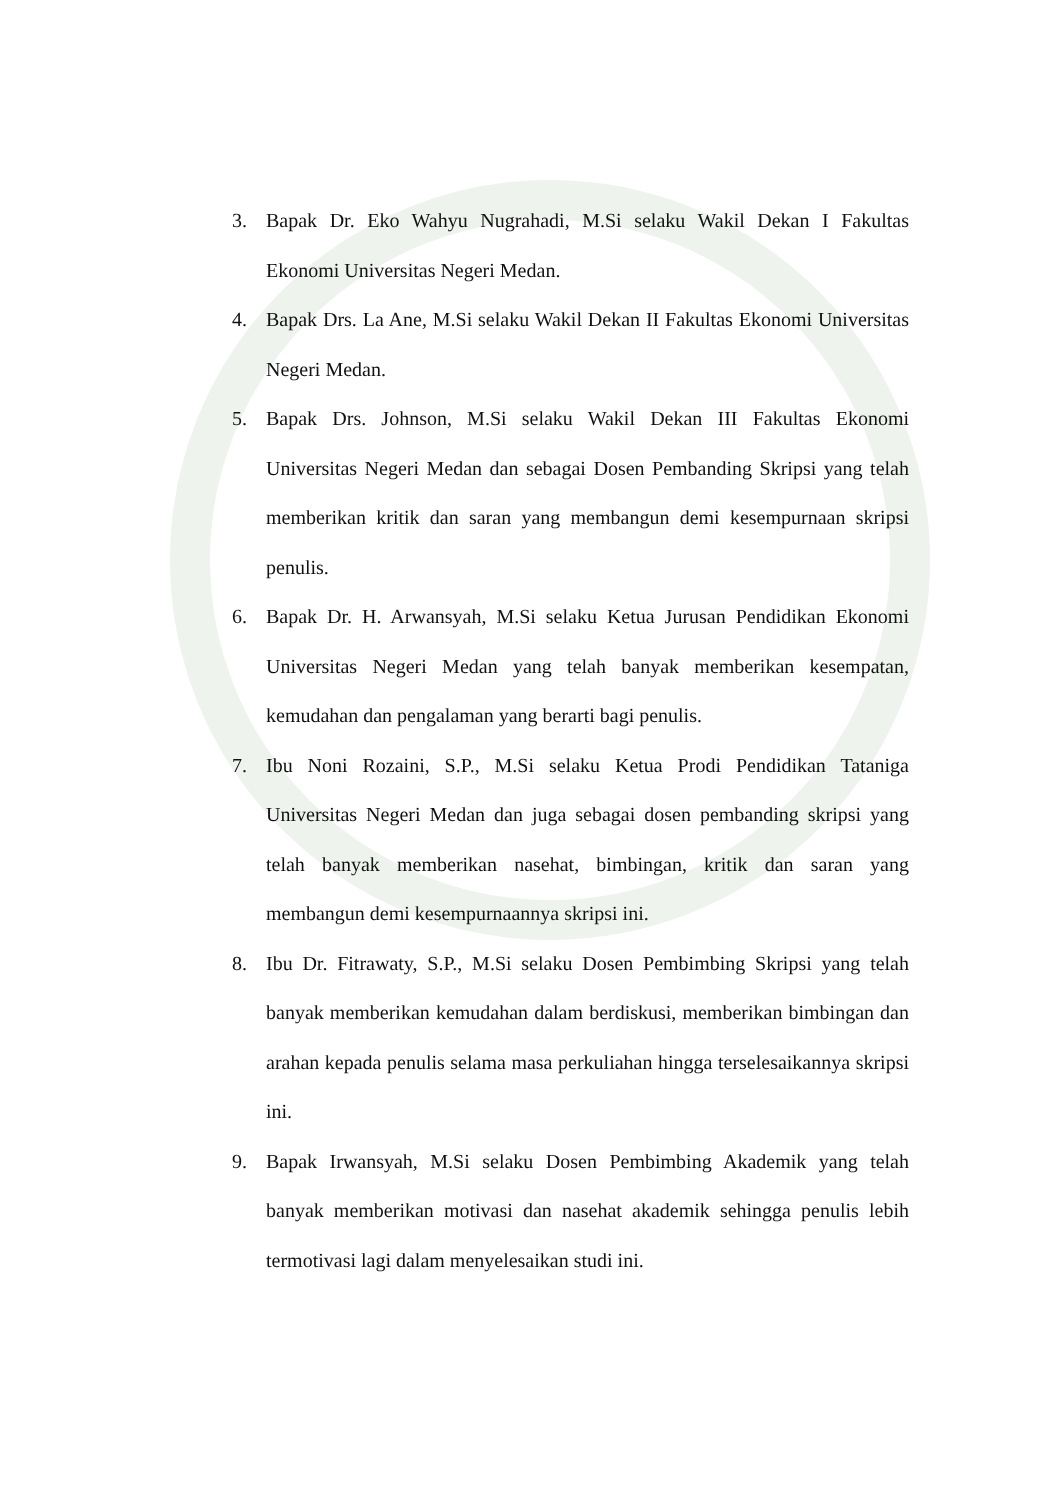3. Bapak Dr. Eko Wahyu Nugrahadi, M.Si selaku Wakil Dekan I Fakultas Ekonomi Universitas Negeri Medan.
4. Bapak Drs. La Ane, M.Si selaku Wakil Dekan II Fakultas Ekonomi Universitas Negeri Medan.
5. Bapak Drs. Johnson, M.Si selaku Wakil Dekan III Fakultas Ekonomi Universitas Negeri Medan dan sebagai Dosen Pembanding Skripsi yang telah memberikan kritik dan saran yang membangun demi kesempurnaan skripsi penulis.
6. Bapak Dr. H. Arwansyah, M.Si selaku Ketua Jurusan Pendidikan Ekonomi Universitas Negeri Medan yang telah banyak memberikan kesempatan, kemudahan dan pengalaman yang berarti bagi penulis.
7. Ibu Noni Rozaini, S.P., M.Si selaku Ketua Prodi Pendidikan Tataniga Universitas Negeri Medan dan juga sebagai dosen pembanding skripsi yang telah banyak memberikan nasehat, bimbingan, kritik dan saran yang membangun demi kesempurnaannya skripsi ini.
8. Ibu Dr. Fitrawaty, S.P., M.Si selaku Dosen Pembimbing Skripsi yang telah banyak memberikan kemudahan dalam berdiskusi, memberikan bimbingan dan arahan kepada penulis selama masa perkuliahan hingga terselesaikannya skripsi ini.
9. Bapak Irwansyah, M.Si selaku Dosen Pembimbing Akademik yang telah banyak memberikan motivasi dan nasehat akademik sehingga penulis lebih termotivasi lagi dalam menyelesaikan studi ini.